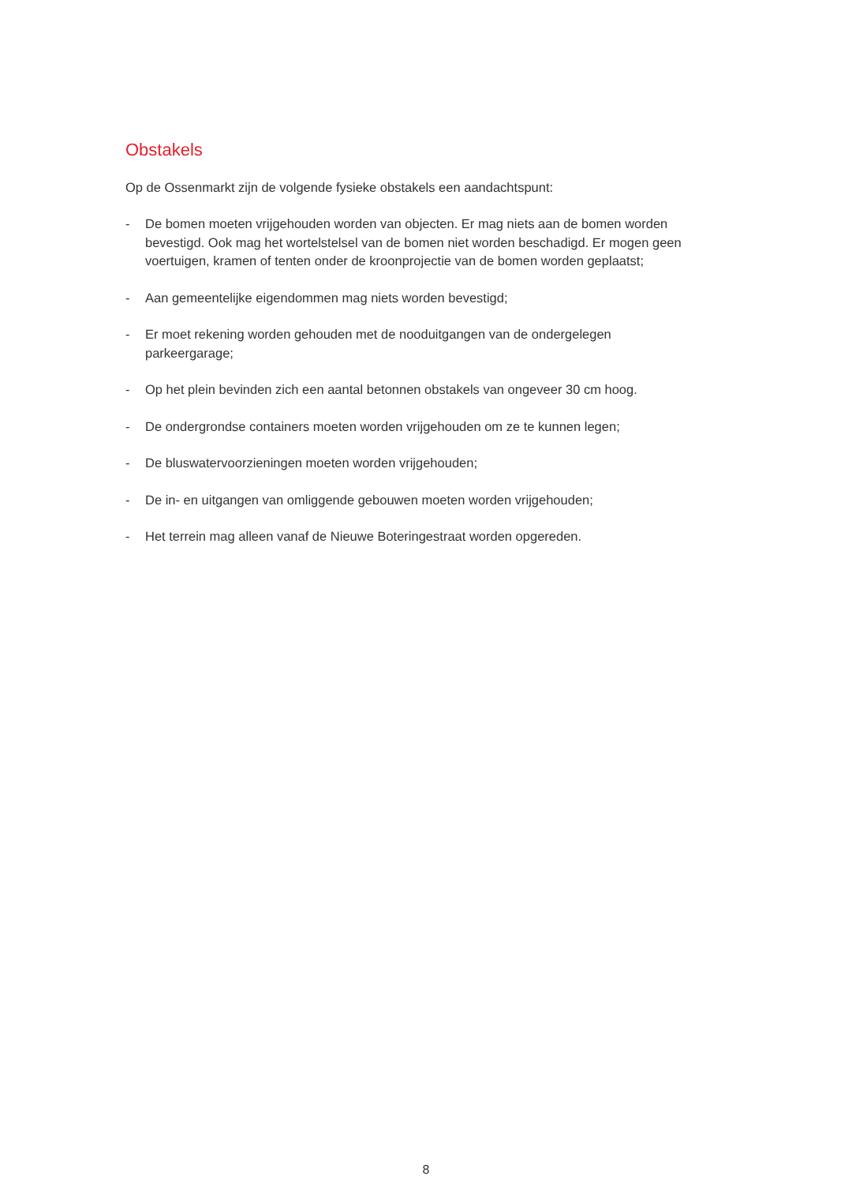Obstakels
Op de Ossenmarkt zijn de volgende fysieke obstakels een aandachtspunt:
- De bomen moeten vrijgehouden worden van objecten. Er mag niets aan de bomen worden bevestigd. Ook mag het wortelstelsel van de bomen niet worden beschadigd. Er mogen geen voertuigen, kramen of tenten onder de kroonprojectie van de bomen worden geplaatst;
- Aan gemeentelijke eigendommen mag niets worden bevestigd;
- Er moet rekening worden gehouden met de nooduitgangen van de ondergelegen parkeergarage;
- Op het plein bevinden zich een aantal betonnen obstakels van ongeveer 30 cm hoog.
- De ondergrondse containers moeten worden vrijgehouden om ze te kunnen legen;
- De bluswatervoorzieningen moeten worden vrijgehouden;
- De in- en uitgangen van omliggende gebouwen moeten worden vrijgehouden;
- Het terrein mag alleen vanaf de Nieuwe Boteringestraat worden opgereden.
8